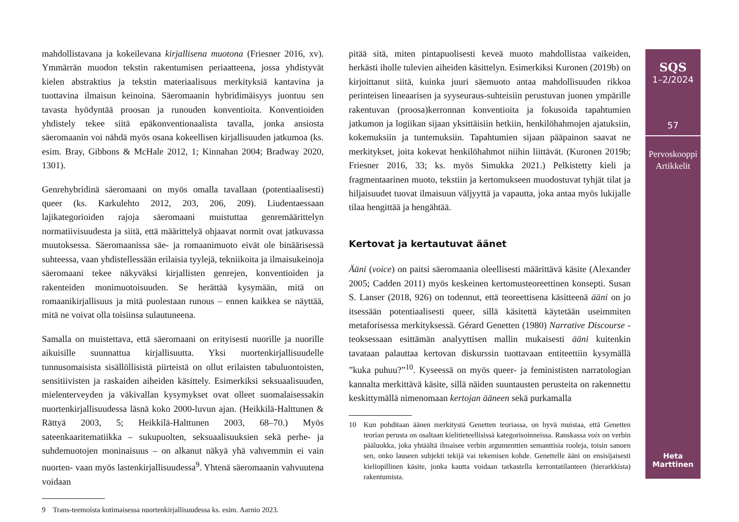mahdollistavana ja kokeilevana kirjallisena muotona (Friesner 2016, xv). Ymmärrän muodon tekstin rakentumisen periaatteena, jossa yhdistyvät kielen abstraktius ja tekstin materiaalisuus merkityksiä kantavina ja tuottavina ilmaisun keinoina. Säeromaanin hybridimäisyys juontuu sen tavasta hyödyntää proosan ja runouden konventioita. Konventioiden yhdistely tekee siitä epäkonventionaalista tavalla, jonka ansiosta säeromaanin voi nähdä myös osana kokeellisen kirjallisuuden jatkumoa (ks. esim. Bray, Gibbons & McHale 2012, 1; Kinnahan 2004; Bradway 2020, 1301).
Genrehybridinä säeromaani on myös omalla tavallaan (potentiaalisesti) queer (ks. Karkulehto 2012, 203, 206, 209). Liudentaessaan lajikategorioiden rajoja säeromaani muistuttaa genremäärittelyn normatiivisuudesta ja siitä, että määrittelyä ohjaavat normit ovat jatkuvassa muutoksessa. Säeromaanissa säe- ja romaanimuoto eivät ole binäärisessä suhteessa, vaan yhdistellessään erilaisia tyylejä, tekniikoita ja ilmaisukeinoja säeromaani tekee näkyväksi kirjallisten genrejen, konventioiden ja rakenteiden monimuotoisuuden. Se herättää kysymään, mitä on romaanikirjallisuus ja mitä puolestaan runous – ennen kaikkea se näyttää, mitä ne voivat olla toisiinsa sulautuneena.
Samalla on muistettava, että säeromaani on erityisesti nuorille ja nuorille aikuisille suunnattua kirjallisuutta. Yksi nuortenkirjallisuudelle tunnusomaisista sisällöllisistä piirteistä on ollut erilaisten tabuluontoisten, sensitiivisten ja raskaiden aiheiden käsittely. Esimerkiksi seksuaalisuuden, mielenterveyden ja väkivallan kysymykset ovat olleet suomalaisessakin nuortenkirjallisuudessa läsnä koko 2000-luvun ajan. (Heikkilä-Halttunen & Rättyä 2003, 5; Heikkilä-Halttunen 2003, 68–70.) Myös sateenkaaritematiikka – sukupuolten, seksuaalisuuksien sekä perhe- ja suhdemuotojen moninaisuus – on alkanut näkyä yhä vahvemmin ei vain nuorten- vaan myös lastenkirjallisuudessa<sup>9</sup>. Yhtenä säeromaanin vahvuutena voidaan
9 Trans-teemoista kotimaisessa nuortenkirjallisuudessa ks. esim. Aarnio 2023.
pitää sitä, miten pintapuolisesti keveä muoto mahdollistaa vaikeiden, herkästi iholle tulevien aiheiden käsittelyn. Esimerkiksi Kuronen (2019b) on kirjoittanut siitä, kuinka juuri säemuoto antaa mahdollisuuden rikkoa perinteisen lineaarisen ja syyseuraus-suhteisiin perustuvan juonen ympärille rakentuvan (proosa)kerronnan konventioita ja fokusoida tapahtumien jatkumon ja logiikan sijaan yksittäisiin hetkiin, henkilöhahmojen ajatuksiin, kokemuksiin ja tuntemuksiin. Tapahtumien sijaan pääpainon saavat ne merkitykset, joita kokevat henkilöhahmot niihin liittävät. (Kuronen 2019b; Friesner 2016, 33; ks. myös Simukka 2021.) Pelkistetty kieli ja fragmentaarinen muoto, tekstiin ja kertomukseen muodostuvat tyhjät tilat ja hiljaisuudet tuovat ilmaisuun väljyyttä ja vapautta, joka antaa myös lukijalle tilaa hengittää ja hengähtää.
Kertovat ja kertautuvat äänet
Ääni (voice) on paitsi säeromaania oleellisesti määrittävä käsite (Alexander 2005; Cadden 2011) myös keskeinen kertomusteoreettinen konsepti. Susan S. Lanser (2018, 926) on todennut, että teoreettisena käsitteenä ääni on jo itsessään potentiaalisesti queer, sillä käsitettä käytetään useimmiten metaforisessa merkityksessä. Gérard Genetten (1980) Narrative Discourse -teoksessaan esittämän analyyttisen mallin mukaisesti ääni kuitenkin tavataan palauttaa kertovan diskurssin tuottavaan entiteettiin kysymällä ”kuka puhuu?”<sup>10</sup>. Kyseessä on myös queer- ja feminististen narratologian kannalta merkittävä käsite, sillä näiden suuntausten perusteita on rakennettu keskittymällä nimenomaan kertojan ääneen sekä purkamalla
10 Kun pohditaan äänen merkitystä Genetten teoriassa, on hyvä muistaa, että Genetten teorian perusta on osaltaan kielitieteellisissä kategorisoinneissa. Ranskassa voix on verbin pääluokka, joka yhtäältä ilmaisee verbin argumenttien semanttisia rooleja, toisin sanoen sen, onko lauseen subjekti tekijä vai tekemisen kohde. Genettelle ääni on ensisijaisesti kieliopillinen käsite, jonka kautta voidaan tarkastella kerrontatilanteen (hierarkkista) rakentumista.
SQS
1–2/2024
57
Pervoskooppi
Artikkelit
Heta
Marttinen